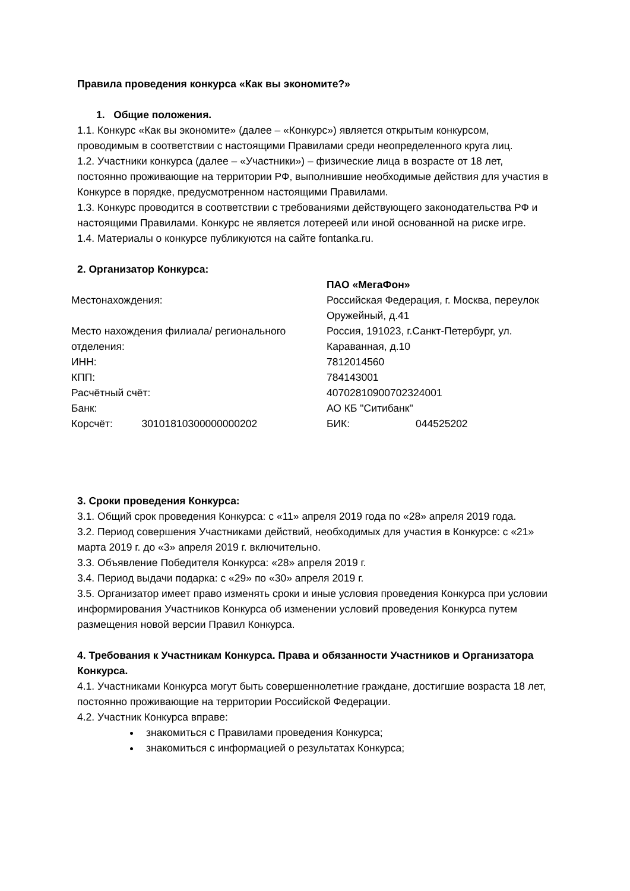Правила проведения конкурса «Как вы экономите?»
1. Общие положения.
1.1. Конкурс «Как вы экономите» (далее – «Конкурс») является открытым конкурсом, проводимым в соответствии с настоящими Правилами среди неопределенного круга лиц.
1.2. Участники конкурса (далее – «Участники») – физические лица в возрасте от 18 лет, постоянно проживающие на территории РФ, выполнившие необходимые действия для участия в Конкурсе в порядке, предусмотренном настоящими Правилами.
1.3. Конкурс проводится в соответствии с требованиями действующего законодательства РФ и настоящими Правилами. Конкурс не является лотереей или иной основанной на риске игре.
1.4. Материалы о конкурсе публикуются на сайте fontanka.ru.
2. Организатор Конкурса:
| | ПАО «МегаФон» | |
| Местонахождения: | Российская Федерация, г. Москва, переулок Оружейный, д.41 | |
| Место нахождения филиала/ регионального отделения: | Россия, 191023, г.Санкт-Петербург, ул. Караванная, д.10 | |
| ИНН: | 7812014560 | |
| КПП: | 784143001 | |
| Расчётный счёт: | 40702810900702324001 | |
| Банк: | АО КБ "Ситибанк" | |
| Корсчёт: 30101810300000000202 | БИК: | 044525202 |
3. Сроки проведения Конкурса:
3.1. Общий срок проведения Конкурса: с «11» апреля 2019 года по «28» апреля 2019 года.
3.2. Период совершения Участниками действий, необходимых для участия в Конкурсе: с «21» марта 2019 г. до «3» апреля 2019 г. включительно.
3.3. Объявление Победителя Конкурса: «28» апреля 2019 г.
3.4. Период выдачи подарка: с «29» по «30» апреля 2019 г.
3.5. Организатор имеет право изменять сроки и иные условия проведения Конкурса при условии информирования Участников Конкурса об изменении условий проведения Конкурса путем размещения новой версии Правил Конкурса.
4. Требования к Участникам Конкурса. Права и обязанности Участников и Организатора Конкурса.
4.1. Участниками Конкурса могут быть совершеннолетние граждане, достигшие возраста 18 лет, постоянно проживающие на территории Российской Федерации.
4.2. Участник Конкурса вправе:
знакомиться с Правилами проведения Конкурса;
знакомиться с информацией о результатах Конкурса;